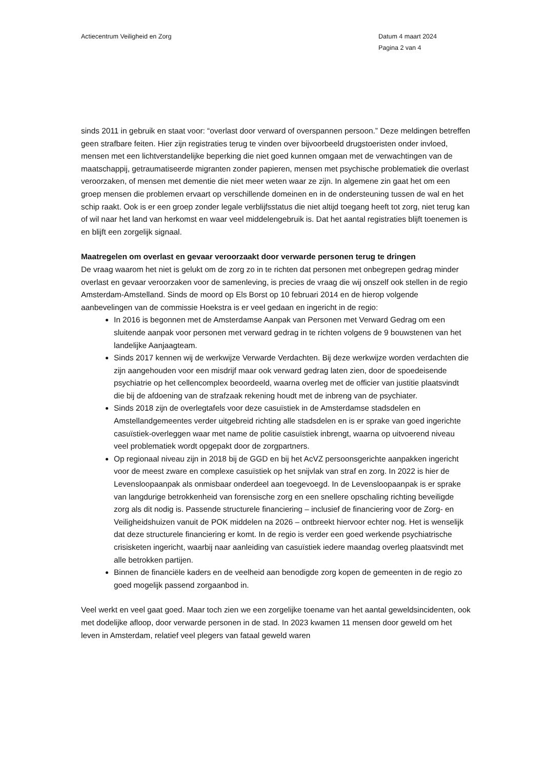Actiecentrum Veiligheid en Zorg
Datum 4 maart 2024
Pagina 2 van 4
sinds 2011 in gebruik en staat voor: “overlast door verward of overspannen persoon.” Deze meldingen betreffen geen strafbare feiten. Hier zijn registraties terug te vinden over bijvoorbeeld drugstoeristen onder invloed, mensen met een lichtverstandelijke beperking die niet goed kunnen omgaan met de verwachtingen van de maatschappij, getraumatiseerde migranten zonder papieren, mensen met psychische problematiek die overlast veroorzaken, of mensen met dementie die niet meer weten waar ze zijn. In algemene zin gaat het om een groep mensen die problemen ervaart op verschillende domeinen en in de ondersteuning tussen de wal en het schip raakt. Ook is er een groep zonder legale verblijfsstatus die niet altijd toegang heeft tot zorg, niet terug kan of wil naar het land van herkomst en waar veel middelengebruik is. Dat het aantal registraties blijft toenemen is en blijft een zorgelijk signaal.
Maatregelen om overlast en gevaar veroorzaakt door verwarde personen terug te dringen
De vraag waarom het niet is gelukt om de zorg zo in te richten dat personen met onbegrepen gedrag minder overlast en gevaar veroorzaken voor de samenleving, is precies de vraag die wij onszelf ook stellen in de regio Amsterdam-Amstelland. Sinds de moord op Els Borst op 10 februari 2014 en de hierop volgende aanbevelingen van de commissie Hoekstra is er veel gedaan en ingericht in de regio:
In 2016 is begonnen met de Amsterdamse Aanpak van Personen met Verward Gedrag om een sluitende aanpak voor personen met verward gedrag in te richten volgens de 9 bouwstenen van het landelijke Aanjaagteam.
Sinds 2017 kennen wij de werkwijze Verwarde Verdachten. Bij deze werkwijze worden verdachten die zijn aangehouden voor een misdrijf maar ook verward gedrag laten zien, door de spoedeisende psychiatrie op het cellencomplex beoordeeld, waarna overleg met de officier van justitie plaatsvindt die bij de afdoening van de strafzaak rekening houdt met de inbreng van de psychiater.
Sinds 2018 zijn de overlegtafels voor deze casuïstiek in de Amsterdamse stadsdelen en Amstellandgemeentes verder uitgebreid richting alle stadsdelen en is er sprake van goed ingerichte casuïstiek-overleggen waar met name de politie casuïstiek inbrengt, waarna op uitvoerend niveau veel problematiek wordt opgepakt door de zorgpartners.
Op regionaal niveau zijn in 2018 bij de GGD en bij het AcVZ persoonsgerichte aanpakken ingericht voor de meest zware en complexe casuïstiek op het snijvlak van straf en zorg. In 2022 is hier de Levensloopaanpak als onmisbaar onderdeel aan toegevoegd. In de Levensloopaanpak is er sprake van langdurige betrokkenheid van forensische zorg en een snellere opschaling richting beveiligde zorg als dit nodig is. Passende structurele financiering – inclusief de financiering voor de Zorg- en Veiligheidshuizen vanuit de POK middelen na 2026 – ontbreekt hiervoor echter nog. Het is wenselijk dat deze structurele financiering er komt. In de regio is verder een goed werkende psychiatrische crisisketen ingericht, waarbij naar aanleiding van casuïstiek iedere maandag overleg plaatsvindt met alle betrokken partijen.
Binnen de financiële kaders en de veelheid aan benodigde zorg kopen de gemeenten in de regio zo goed mogelijk passend zorgaanbod in.
Veel werkt en veel gaat goed. Maar toch zien we een zorgelijke toename van het aantal geweldsincidenten, ook met dodelijke afloop, door verwarde personen in de stad. In 2023 kwamen 11 mensen door geweld om het leven in Amsterdam, relatief veel plegers van fataal geweld waren